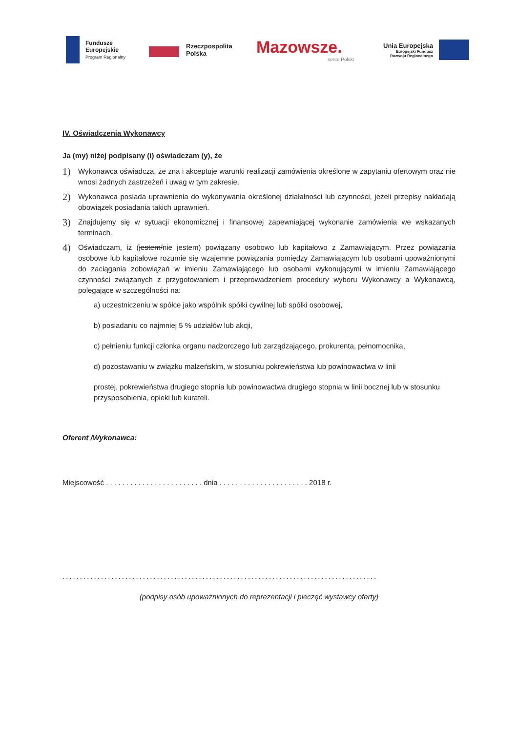Fundusze
Europejskie
Program Regionalny
Rzeczpospolita
Polska
Mazowsze.
serce Polski
Unia Europejska
Europejski Fundusz
Rozwoju Regionalnego
IV. Oświadczenia Wykonawcy
Ja (my) niżej podpisany (i) oświadczam (y), że
1) Wykonawca oświadcza, że zna i akceptuje warunki realizacji zamówienia określone w zapytaniu ofertowym oraz nie wnosi żadnych zastrzeżeń i uwag w tym zakresie.
2) Wykonawca posiada uprawnienia do wykonywania określonej działalności lub czynności, jeżeli przepisy nakładają obowiązek posiadania takich uprawnień.
3) Znajdujemy się w sytuacji ekonomicznej i finansowej zapewniającej wykonanie zamówienia we wskazanych terminach.
4) Oświadczam, iż (jestem/nie jestem) powiązany osobowo lub kapitałowo z Zamawiającym. Przez powiązania osobowe lub kapitałowe rozumie się wzajemne powiązania pomiędzy Zamawiającym lub osobami upoważnionymi do zaciągania zobowiązań w imieniu Zamawiającego lub osobami wykonującymi w imieniu Zamawiającego czynności związanych z przygotowaniem i przeprowadzeniem procedury wyboru Wykonawcy a Wykonawcą, polegające w szczególności na:
a) uczestniczeniu w spółce jako wspólnik spółki cywilnej lub spółki osobowej,
b) posiadaniu co najmniej 5 % udziałów lub akcji,
c) pełnieniu funkcji członka organu nadzorczego lub zarządzającego, prokurenta, pełnomocnika,
d) pozostawaniu w związku małżeńskim, w stosunku pokrewieństwa lub powinowactwa w linii
prostej, pokrewieństwa drugiego stopnia lub powinowactwa drugiego stopnia w linii bocznej lub w stosunku przysposobienia, opieki lub kurateli.
Oferent /Wykonawca:
Miejscowość . . . . . . . . . . . . . . . . . . . . . . . . dnia . . . . . . . . . . . . . . . . . . . . . . 2018 r.
..........................................................................................
(podpisy osób upoważnionych do reprezentacji i pieczęć wystawcy oferty)